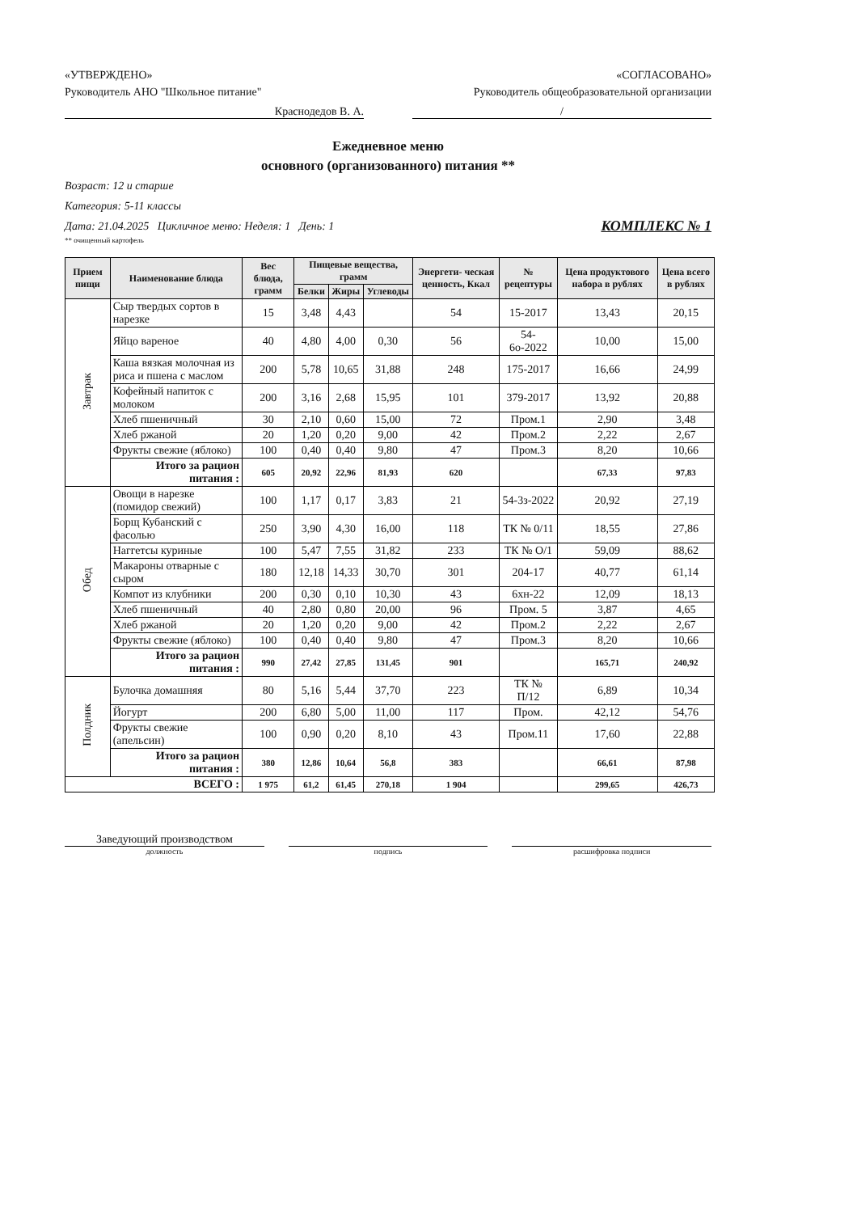«УТВЕРЖДЕНО»
Руководитель АНО "Школьное питание"
«СОГЛАСОВАНО»
Руководитель общеобразовательной организации
Краснодедов В. А. /
Ежедневное меню
основного (организованного) питания **
Возраст: 12 и старше
Категория: 5-11 классы
Дата: 21.04.2025 Цикличное меню: Неделя: 1 День: 1 КОМПЛЕКС № 1
** очищенный картофель
| Прием пищи | Наименование блюда | Вес блюда, грамм | Пищевые вещества, грамм | | | Энергети- ческая ценность, Ккал | № рецептуры | Цена продуктового набора в рублях | Цена всего в рублях |
| --- | --- | --- | --- | --- | --- | --- | --- | --- | --- |
| | | | Белки | Жиры | Углеводы | | | | |
| Завтрак | Сыр твердых сортов в нарезке | 15 | 3,48 | 4,43 | | 54 | 15-2017 | 13,43 | 20,15 |
| | Яйцо вареное | 40 | 4,80 | 4,00 | 0,30 | 56 | 54-6о-2022 | 10,00 | 15,00 |
| | Каша вязкая молочная из риса и пшена с маслом | 200 | 5,78 | 10,65 | 31,88 | 248 | 175-2017 | 16,66 | 24,99 |
| | Кофейный напиток с молоком | 200 | 3,16 | 2,68 | 15,95 | 101 | 379-2017 | 13,92 | 20,88 |
| | Хлеб пшеничный | 30 | 2,10 | 0,60 | 15,00 | 72 | Пром.1 | 2,90 | 3,48 |
| | Хлеб ржаной | 20 | 1,20 | 0,20 | 9,00 | 42 | Пром.2 | 2,22 | 2,67 |
| | Фрукты свежие (яблоко) | 100 | 0,40 | 0,40 | 9,80 | 47 | Пром.3 | 8,20 | 10,66 |
| | Итого за рацион питания : | 605 | 20,92 | 22,96 | 81,93 | 620 | | 67,33 | 97,83 |
| Обед | Овощи в нарезке (помидор свежий) | 100 | 1,17 | 0,17 | 3,83 | 21 | 54-3з-2022 | 20,92 | 27,19 |
| | Борщ Кубанский с фасолью | 250 | 3,90 | 4,30 | 16,00 | 118 | ТК № 0/11 | 18,55 | 27,86 |
| | Наггетсы куриные | 100 | 5,47 | 7,55 | 31,82 | 233 | ТК № О/1 | 59,09 | 88,62 |
| | Макароны отварные с сыром | 180 | 12,18 | 14,33 | 30,70 | 301 | 204-17 | 40,77 | 61,14 |
| | Компот из клубники | 200 | 0,30 | 0,10 | 10,30 | 43 | 6хн-22 | 12,09 | 18,13 |
| | Хлеб пшеничный | 40 | 2,80 | 0,80 | 20,00 | 96 | Пром. 5 | 3,87 | 4,65 |
| | Хлеб ржаной | 20 | 1,20 | 0,20 | 9,00 | 42 | Пром.2 | 2,22 | 2,67 |
| | Фрукты свежие (яблоко) | 100 | 0,40 | 0,40 | 9,80 | 47 | Пром.3 | 8,20 | 10,66 |
| | Итого за рацион питания : | 990 | 27,42 | 27,85 | 131,45 | 901 | | 165,71 | 240,92 |
| Полдник | Булочка домашняя | 80 | 5,16 | 5,44 | 37,70 | 223 | ТК № П/12 | 6,89 | 10,34 |
| | Йогурт | 200 | 6,80 | 5,00 | 11,00 | 117 | Пром. | 42,12 | 54,76 |
| | Фрукты свежие (апельсин) | 100 | 0,90 | 0,20 | 8,10 | 43 | Пром.11 | 17,60 | 22,88 |
| | Итого за рацион питания : | 380 | 12,86 | 10,64 | 56,8 | 383 | | 66,61 | 87,98 |
| ВСЕГО : | | 1 975 | 61,2 | 61,45 | 270,18 | 1 904 | | 299,65 | 426,73 |
Заведующий производством
должность подпись расшифровка подписи